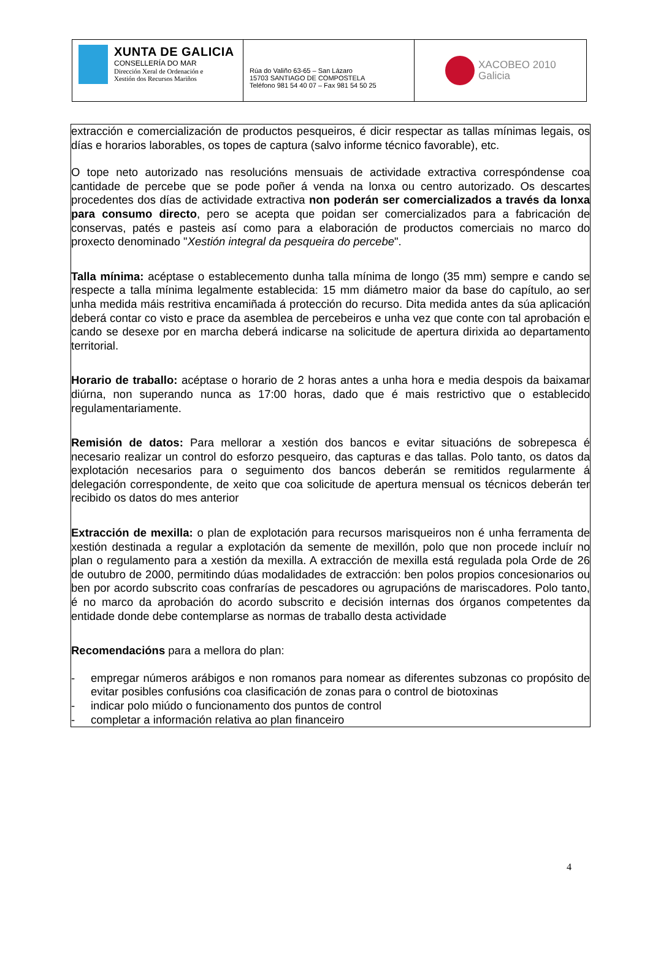XUNTA DE GALICIA
CONSELLERÍA DO MAR
Dirección Xeral de Ordenación e
Xestión dos Recursos Mariños
Rúa do Valiño 63-65 – San Lázaro
15703 SANTIAGO DE COMPOSTELA
Teléfono 981 54 40 07 – Fax 981 54 50 25
XACOBEO 2010
Galicia
extracción e comercialización de productos pesqueiros, é dicir respectar as tallas mínimas legais, os días e horarios laborables, os topes de captura (salvo informe técnico favorable), etc.
O tope neto autorizado nas resolucións mensuais de actividade extractiva correspóndense coa cantidade de percebe que se pode poñer á venda na lonxa ou centro autorizado. Os descartes procedentes dos días de actividade extractiva non poderán ser comercializados a través da lonxa para consumo directo, pero se acepta que poidan ser comercializados para a fabricación de conservas, patés e pasteis así como para a elaboración de productos comerciais no marco do proxecto denominado "Xestión integral da pesqueira do percebe".
Talla mínima: acéptase o establecemento dunha talla mínima de longo (35 mm) sempre e cando se respecte a talla mínima legalmente establecida: 15 mm diámetro maior da base do capítulo, ao ser unha medida máis restritiva encamiñada á protección do recurso. Dita medida antes da súa aplicación deberá contar co visto e prace da asemblea de percebeiros e unha vez que conte con tal aprobación e cando se desexe por en marcha deberá indicarse na solicitude de apertura dirixida ao departamento territorial.
Horario de traballo: acéptase o horario de 2 horas antes a unha hora e media despois da baixamar diúrna, non superando nunca as 17:00 horas, dado que é mais restrictivo que o establecido regulamentariamente.
Remisión de datos: Para mellorar a xestión dos bancos e evitar situacións de sobrepesca é necesario realizar un control do esforzo pesqueiro, das capturas e das tallas. Polo tanto, os datos da explotación necesarios para o seguimento dos bancos deberán se remitidos regularmente á delegación correspondente, de xeito que coa solicitude de apertura mensual os técnicos deberán ter recibido os datos do mes anterior
Extracción de mexilla: o plan de explotación para recursos marisqueiros non é unha ferramenta de xestión destinada a regular a explotación da semente de mexillón, polo que non procede incluír no plan o regulamento para a xestión da mexilla. A extracción de mexilla está regulada pola Orde de 26 de outubro de 2000, permitindo dúas modalidades de extracción: ben polos propios concesionarios ou ben por acordo subscrito coas confrarías de pescadores ou agrupacións de mariscadores. Polo tanto, é no marco da aprobación do acordo subscrito e decisión internas dos órganos competentes da entidade donde debe contemplarse as normas de traballo desta actividade
Recomendacións para a mellora do plan:
- empregar números arábigos e non romanos para nomear as diferentes subzonas co propósito de evitar posibles confusións coa clasificación de zonas para o control de biotoxinas
- indicar polo miúdo o funcionamento dos puntos de control
- completar a información relativa ao plan financeiro
4